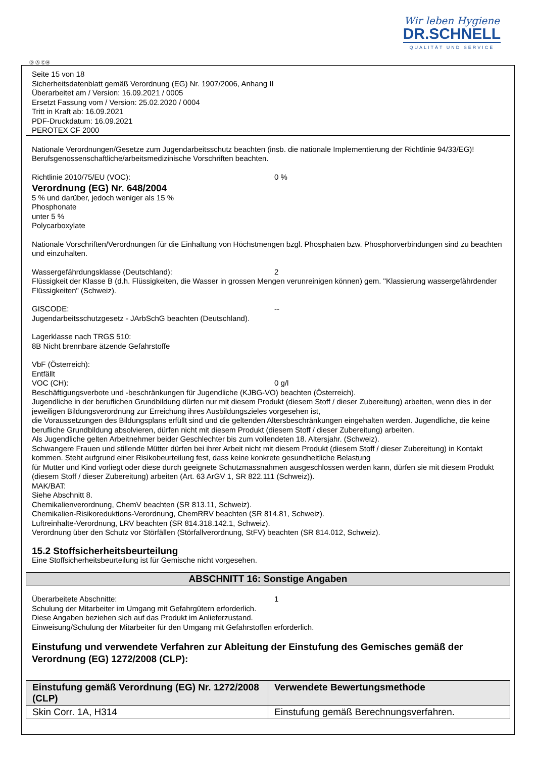Wir leben Hygiene
DR.SCHNELL
QUALITÄT UND SERVICE
Ⓓ Ⓐ ⒸⒽ
Seite 15 von 18
Sicherheitsdatenblatt gemäß Verordnung (EG) Nr. 1907/2006, Anhang II
Überarbeitet am / Version: 16.09.2021 / 0005
Ersetzt Fassung vom / Version: 25.02.2020 / 0004
Tritt in Kraft ab: 16.09.2021
PDF-Druckdatum: 16.09.2021
PEROTEX CF 2000
Nationale Verordnungen/Gesetze zum Jugendarbeitsschutz beachten (insb. die nationale Implementierung der Richtlinie 94/33/EG)!
Berufsgenossenschaftliche/arbeitsmedizinische Vorschriften beachten.
Richtlinie 2010/75/EU (VOC): 0 %
Verordnung (EG) Nr. 648/2004
5 % und darüber, jedoch weniger als 15 %
Phosphonate
unter 5 %
Polycarboxylate
Nationale Vorschriften/Verordnungen für die Einhaltung von Höchstmengen bzgl. Phosphaten bzw. Phosphorverbindungen sind zu beachten und einzuhalten.
Wassergefährdungsklasse (Deutschland): 2
Flüssigkeit der Klasse B (d.h. Flüssigkeiten, die Wasser in grossen Mengen verunreinigen können) gem. "Klassierung wassergefährdender Flüssigkeiten" (Schweiz).
GISCODE: --
Jugendarbeitsschutzgesetz - JArbSchG beachten (Deutschland).
Lagerklasse nach TRGS 510:
8B Nicht brennbare ätzende Gefahrstoffe
VbF (Österreich):
Entfällt
VOC (CH): 0 g/l
Beschäftigungsverbote und -beschränkungen für Jugendliche (KJBG-VO) beachten (Österreich).
Jugendliche in der beruflichen Grundbildung dürfen nur mit diesem Produkt (diesem Stoff / dieser Zubereitung) arbeiten, wenn dies in der jeweiligen Bildungsverordnung zur Erreichung ihres Ausbildungszieles vorgesehen ist,
die Voraussetzungen des Bildungsplans erfüllt sind und die geltenden Altersbeschränkungen eingehalten werden. Jugendliche, die keine berufliche Grundbildung absolvieren, dürfen nicht mit diesem Produkt (diesem Stoff / dieser Zubereitung) arbeiten.
Als Jugendliche gelten Arbeitnehmer beider Geschlechter bis zum vollendeten 18. Altersjahr. (Schweiz).
Schwangere Frauen und stillende Mütter dürfen bei ihrer Arbeit nicht mit diesem Produkt (diesem Stoff / dieser Zubereitung) in Kontakt kommen. Steht aufgrund einer Risikobeurteilung fest, dass keine konkrete gesundheitliche Belastung
für Mutter und Kind vorliegt oder diese durch geeignete Schutzmassnahmen ausgeschlossen werden kann, dürfen sie mit diesem Produkt (diesem Stoff / dieser Zubereitung) arbeiten (Art. 63 ArGV 1, SR 822.111 (Schweiz)).
MAK/BAT:
Siehe Abschnitt 8.
Chemikalienverordnung, ChemV beachten (SR 813.11, Schweiz).
Chemikalien-Risikoreduktions-Verordnung, ChemRRV beachten (SR 814.81, Schweiz).
Luftreinhalte-Verordnung, LRV beachten (SR 814.318.142.1, Schweiz).
Verordnung über den Schutz vor Störfällen (Störfallverordnung, StFV) beachten (SR 814.012, Schweiz).
15.2 Stoffsicherheitsbeurteilung
Eine Stoffsicherheitsbeurteilung ist für Gemische nicht vorgesehen.
ABSCHNITT 16: Sonstige Angaben
Überarbeitete Abschnitte: 1
Schulung der Mitarbeiter im Umgang mit Gefahrgütern erforderlich.
Diese Angaben beziehen sich auf das Produkt im Anlieferzustand.
Einweisung/Schulung der Mitarbeiter für den Umgang mit Gefahrstoffen erforderlich.
Einstufung und verwendete Verfahren zur Ableitung der Einstufung des Gemisches gemäß der Verordnung (EG) 1272/2008 (CLP):
| Einstufung gemäß Verordnung (EG) Nr. 1272/2008 (CLP) | Verwendete Bewertungsmethode |
| --- | --- |
| Skin Corr. 1A, H314 | Einstufung gemäß Berechnungsverfahren. |